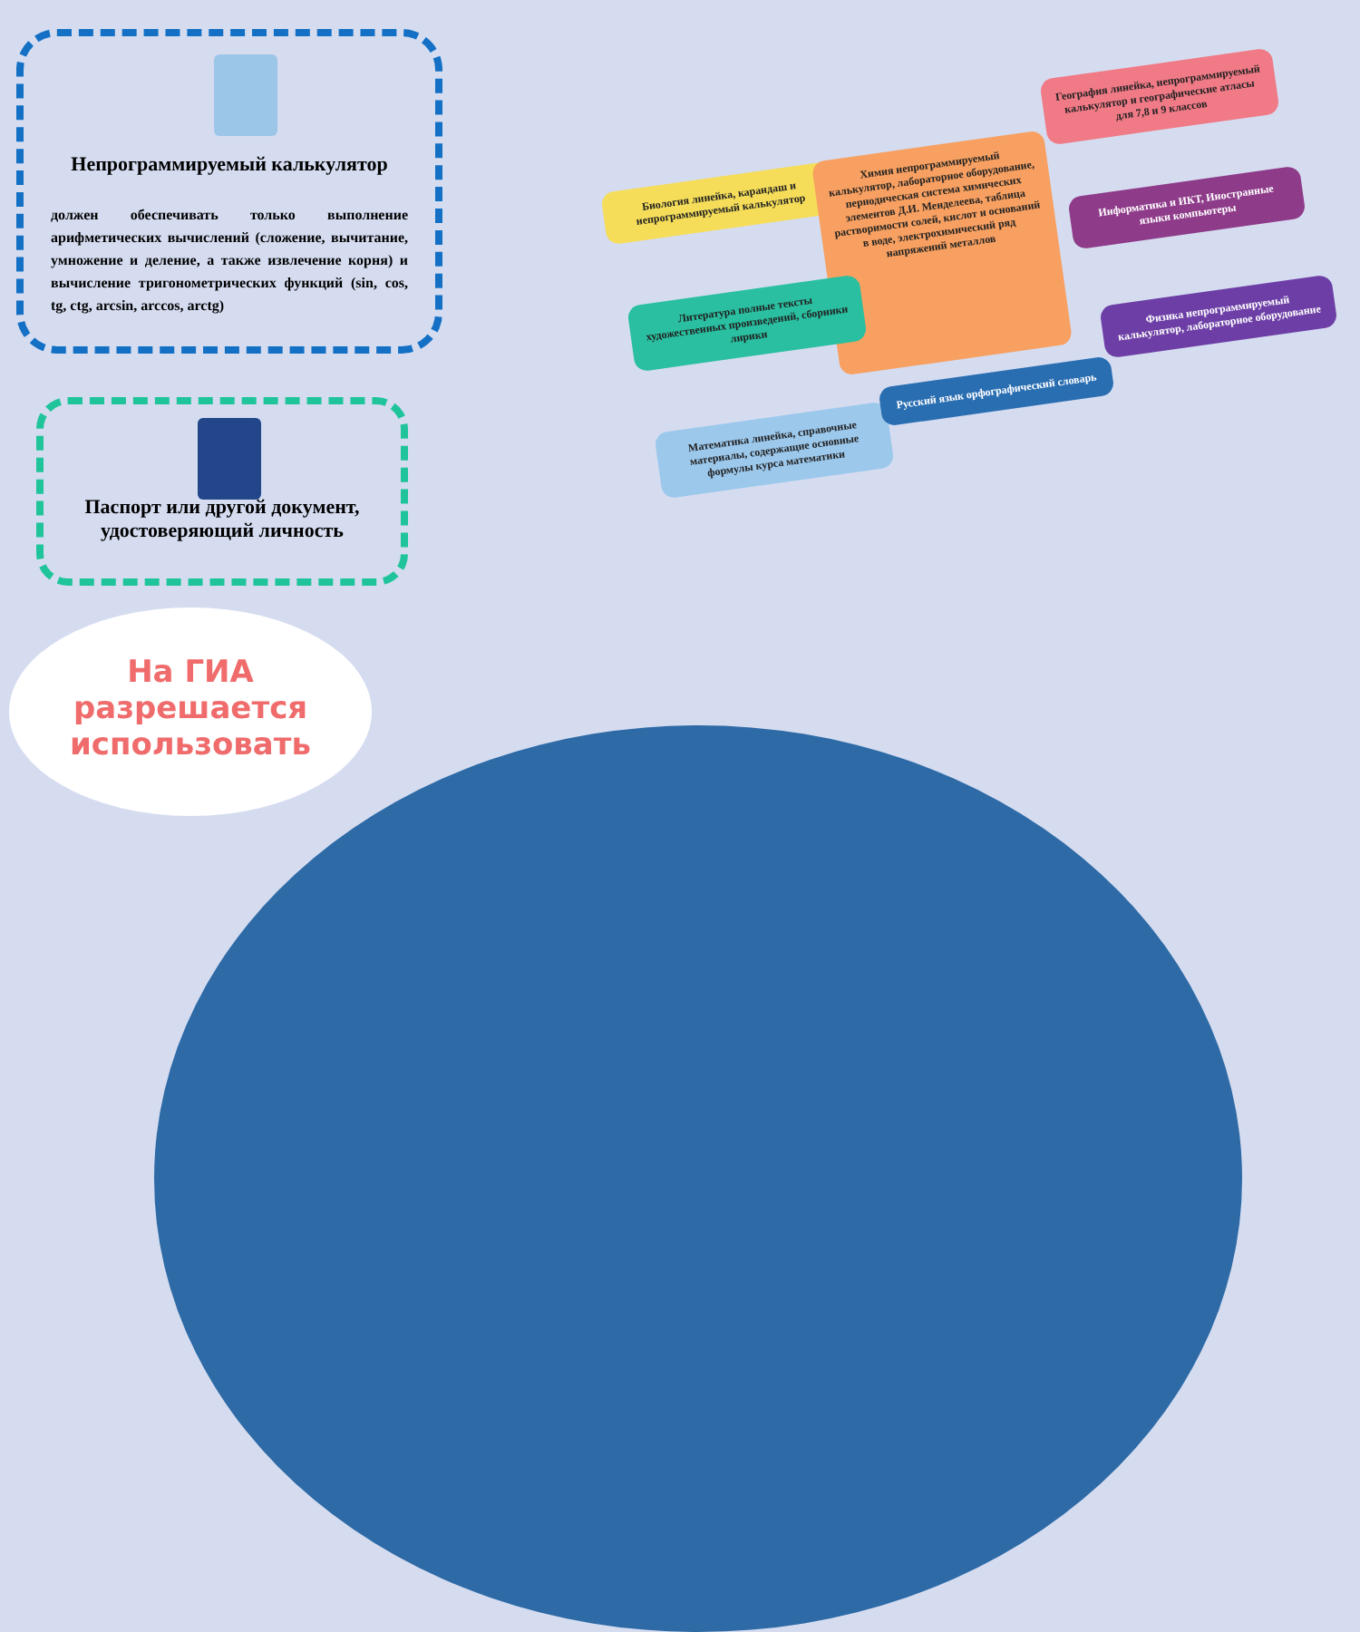Непрограммируемый калькулятор
должен обеспечивать только выполнение арифметических вычислений (сложение, вычитание, умножение и деление, а также извлечение корня) и вычисление тригонометрических функций (sin, cos, tg, ctg, arcsin, arccos, arctg)
Паспорт или другой документ, удостоверяющий личность
Биология линейка, карандаш и непрограммируемый калькулятор
Химия непрограммируемый калькулятор, лабораторное оборудование, периодическая система химических элементов Д.И. Менделеева, таблица растворимости солей, кислот и оснований в воде, электрохимический ряд напряжений металлов
География линейка, непрограммируемый калькулятор и географические атласы для 7,8 и 9 классов
Информатика и ИКТ, Иностранные языки компьютеры
Литература полные тексты художественных произведений, сборники лирики
Физика непрограммируемый калькулятор, лабораторное оборудование
Математика линейка, справочные материалы, содержащие основные формулы курса математики
Русский язык орфографический словарь
На ГИА
разрешается
использовать